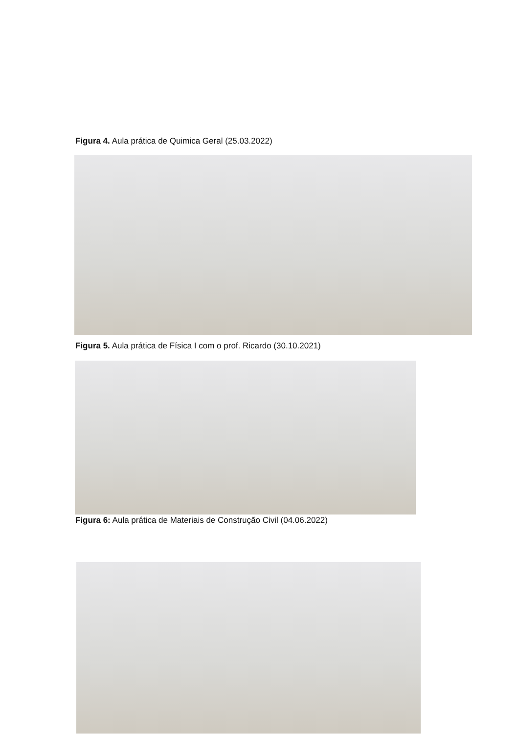Figura 4. Aula prática de Quimica Geral (25.03.2022)
Figura 5. Aula prática de Física I com o prof. Ricardo (30.10.2021)
Figura 6: Aula prática de Materiais de Construção Civil (04.06.2022)